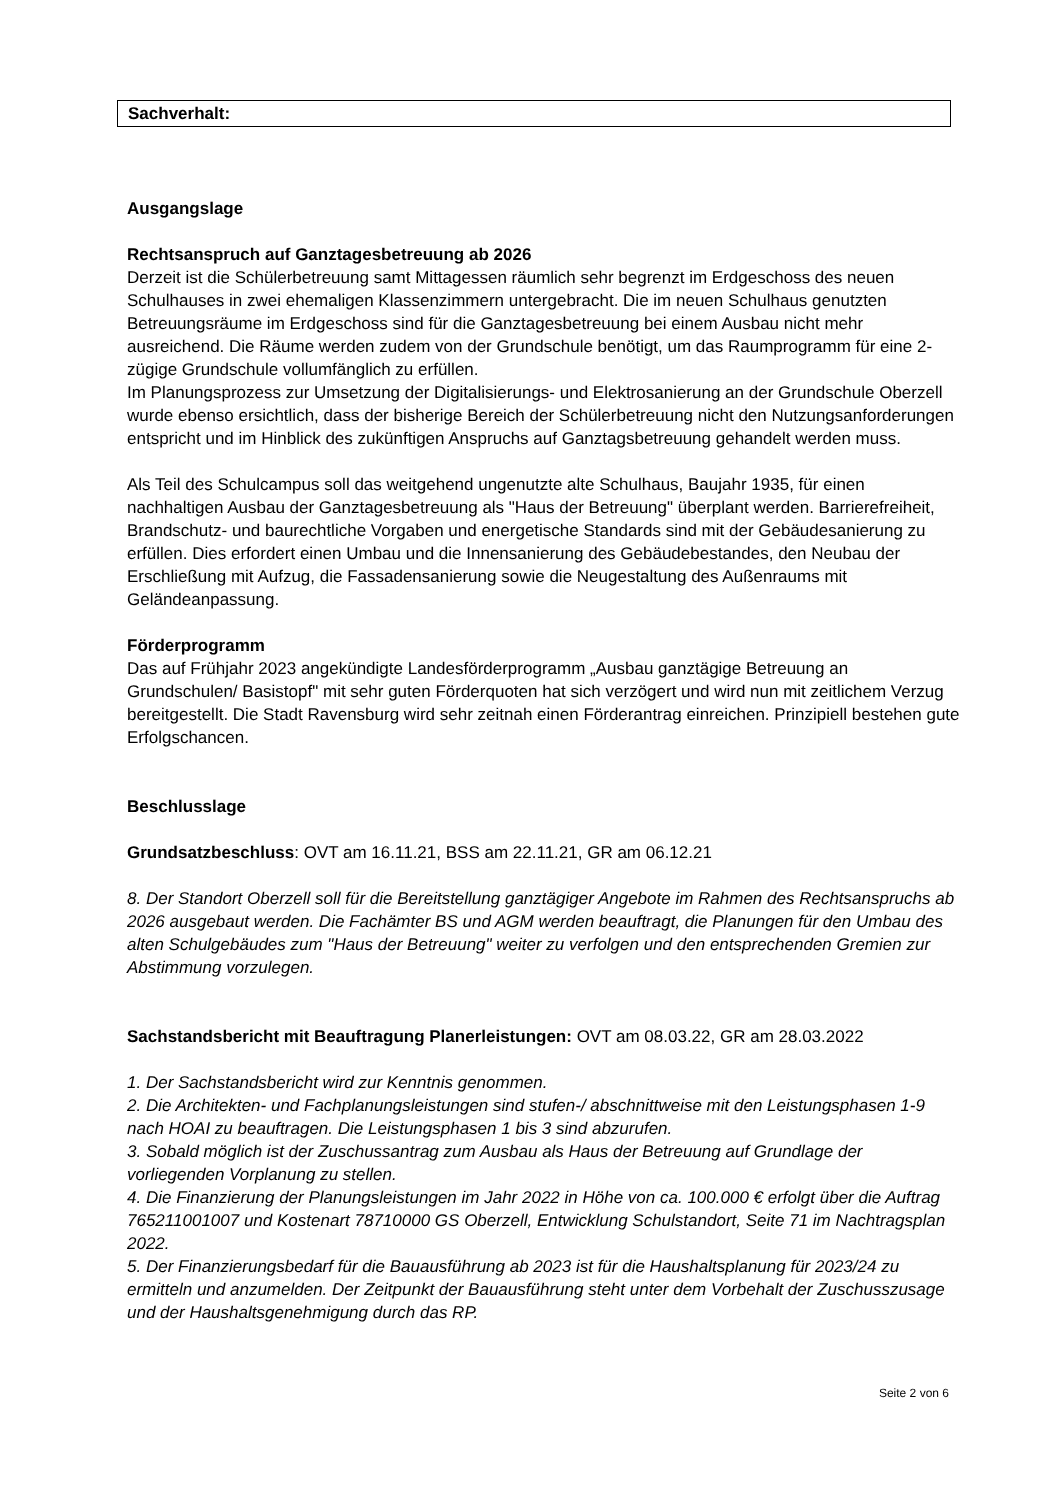Sachverhalt:
Ausgangslage
Rechtsanspruch auf Ganztagesbetreuung ab 2026
Derzeit ist die Schülerbetreuung samt Mittagessen räumlich sehr begrenzt im Erdgeschoss des neuen Schulhauses in zwei ehemaligen Klassenzimmern untergebracht. Die im neuen Schulhaus genutzten Betreuungsräume im Erdgeschoss sind für die Ganztagesbetreuung bei einem Ausbau nicht mehr ausreichend. Die Räume werden zudem von der Grundschule benötigt, um das Raumprogramm für eine 2-zügige Grundschule vollumfänglich zu erfüllen.
Im Planungsprozess zur Umsetzung der Digitalisierungs- und Elektrosanierung an der Grundschule Oberzell wurde ebenso ersichtlich, dass der bisherige Bereich der Schülerbetreuung nicht den Nutzungsanforderungen entspricht und im Hinblick des zukünftigen Anspruchs auf Ganztagsbetreuung gehandelt werden muss.
Als Teil des Schulcampus soll das weitgehend ungenutzte alte Schulhaus, Baujahr 1935, für einen nachhaltigen Ausbau der Ganztagesbetreuung als "Haus der Betreuung" überplant werden. Barrierefreiheit, Brandschutz- und baurechtliche Vorgaben und energetische Standards sind mit der Gebäudesanierung zu erfüllen. Dies erfordert einen Umbau und die Innensanierung des Gebäudebestandes, den Neubau der Erschließung mit Aufzug, die Fassadensanierung sowie die Neugestaltung des Außenraums mit Geländeanpassung.
Förderprogramm
Das auf Frühjahr 2023 angekündigte Landesförderprogramm „Ausbau ganztägige Betreuung an Grundschulen/ Basistopf" mit sehr guten Förderquoten hat sich verzögert und wird nun mit zeitlichem Verzug bereitgestellt. Die Stadt Ravensburg wird sehr zeitnah einen Förderantrag einreichen. Prinzipiell bestehen gute Erfolgschancen.
Beschlusslage
Grundsatzbeschluss: OVT am 16.11.21, BSS am 22.11.21, GR am 06.12.21
8. Der Standort Oberzell soll für die Bereitstellung ganztägiger Angebote im Rahmen des Rechtsanspruchs ab 2026 ausgebaut werden. Die Fachämter BS und AGM werden beauftragt, die Planungen für den Umbau des alten Schulgebäudes zum "Haus der Betreuung" weiter zu verfolgen und den entsprechenden Gremien zur Abstimmung vorzulegen.
Sachstandsbericht mit Beauftragung Planerleistungen: OVT am 08.03.22, GR am 28.03.2022
1. Der Sachstandsbericht wird zur Kenntnis genommen.
2. Die Architekten- und Fachplanungsleistungen sind stufen-/ abschnittweise mit den Leistungsphasen 1-9 nach HOAI zu beauftragen. Die Leistungsphasen 1 bis 3 sind abzurufen.
3. Sobald möglich ist der Zuschussantrag zum Ausbau als Haus der Betreuung auf Grundlage der vorliegenden Vorplanung zu stellen.
4. Die Finanzierung der Planungsleistungen im Jahr 2022 in Höhe von ca. 100.000 € erfolgt über die Auftrag 765211001007 und Kostenart 78710000 GS Oberzell, Entwicklung Schulstandort, Seite 71 im Nachtragsplan 2022.
5. Der Finanzierungsbedarf für die Bauausführung ab 2023 ist für die Haushaltsplanung für 2023/24 zu ermitteln und anzumelden. Der Zeitpunkt der Bauausführung steht unter dem Vorbehalt der Zuschusszusage und der Haushaltsgenehmigung durch das RP.
Seite 2 von 6